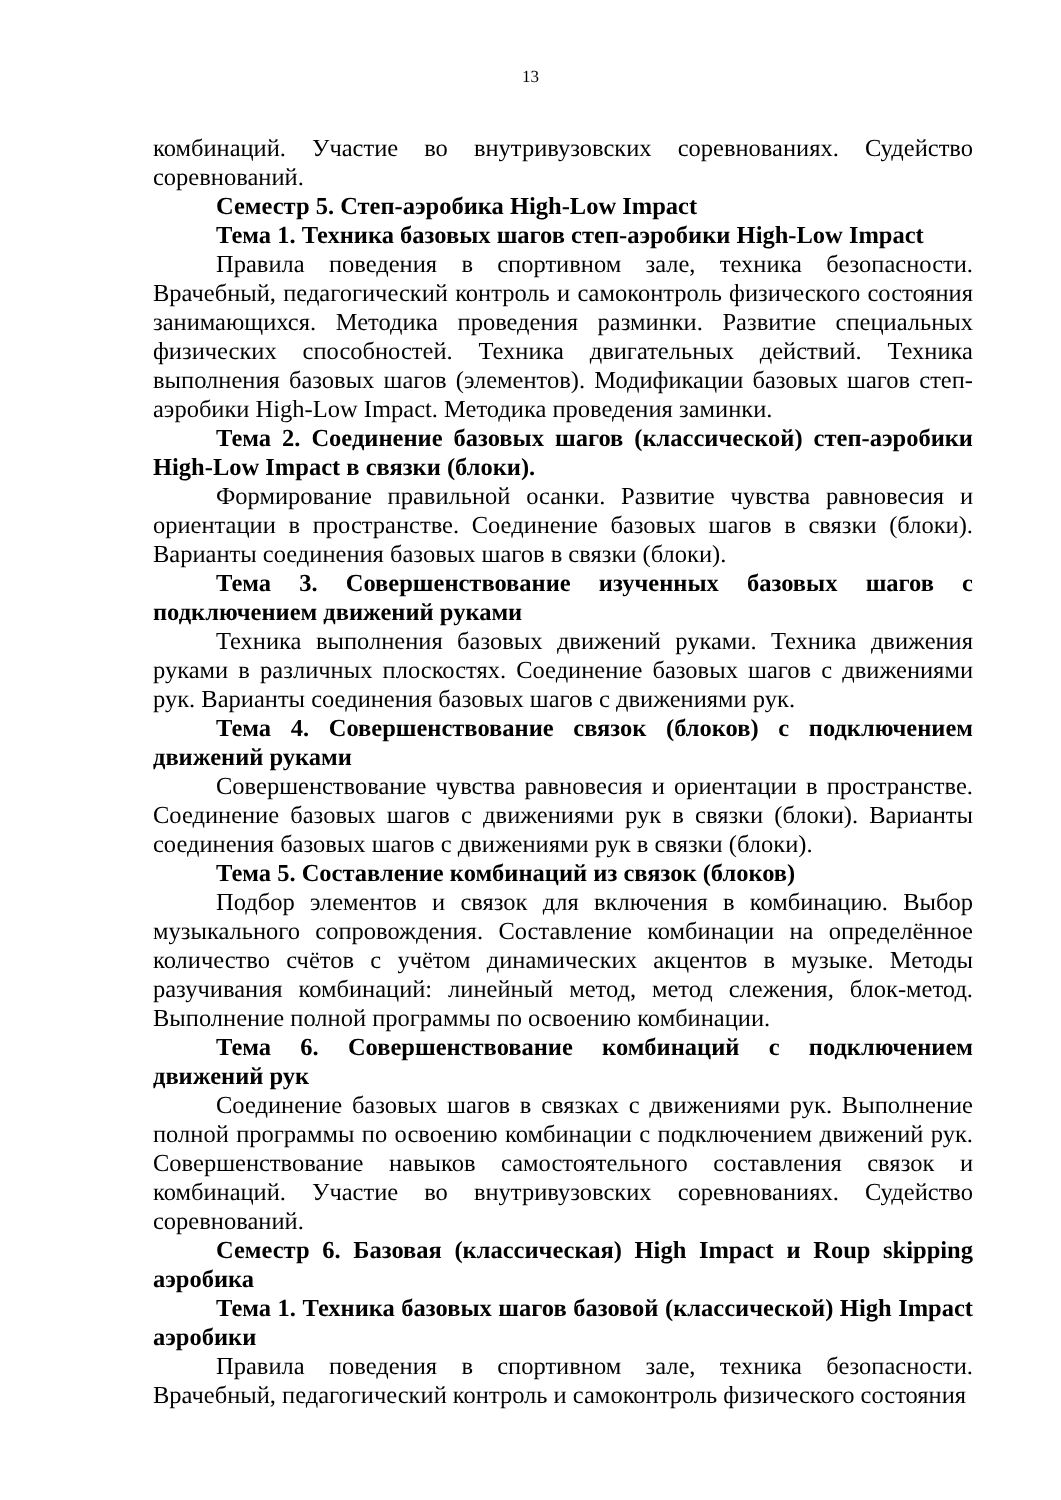13
комбинаций. Участие во внутривузовских соревнованиях. Судейство соревнований.
Семестр 5. Степ-аэробика High-Low Impact
Тема 1. Техника базовых шагов степ-аэробики High-Low Impact
Правила поведения в спортивном зале, техника безопасности. Врачебный, педагогический контроль и самоконтроль физического состояния занимающихся. Методика проведения разминки. Развитие специальных физических способностей. Техника двигательных действий. Техника выполнения базовых шагов (элементов). Модификации базовых шагов степ-аэробики High-Low Impact. Методика проведения заминки.
Тема 2. Соединение базовых шагов (классической) степ-аэробики High-Low Impact в связки (блоки).
Формирование правильной осанки. Развитие чувства равновесия и ориентации в пространстве. Соединение базовых шагов в связки (блоки). Варианты соединения базовых шагов в связки (блоки).
Тема 3. Совершенствование изученных базовых шагов с подключением движений руками
Техника выполнения базовых движений руками. Техника движения руками в различных плоскостях. Соединение базовых шагов с движениями рук. Варианты соединения базовых шагов с движениями рук.
Тема 4. Совершенствование связок (блоков) с подключением движений руками
Совершенствование чувства равновесия и ориентации в пространстве. Соединение базовых шагов с движениями рук в связки (блоки). Варианты соединения базовых шагов с движениями рук в связки (блоки).
Тема 5. Составление комбинаций из связок (блоков)
Подбор элементов и связок для включения в комбинацию. Выбор музыкального сопровождения. Составление комбинации на определённое количество счётов с учётом динамических акцентов в музыке. Методы разучивания комбинаций: линейный метод, метод слежения, блок-метод. Выполнение полной программы по освоению комбинации.
Тема 6. Совершенствование комбинаций с подключением движений рук
Соединение базовых шагов в связках с движениями рук. Выполнение полной программы по освоению комбинации с подключением движений рук. Совершенствование навыков самостоятельного составления связок и комбинаций. Участие во внутривузовских соревнованиях. Судейство соревнований.
Семестр 6. Базовая (классическая) High Impact и Roup skipping аэробика
Тема 1. Техника базовых шагов базовой (классической) High Impact аэробики
Правила поведения в спортивном зале, техника безопасности. Врачебный, педагогический контроль и самоконтроль физического состояния